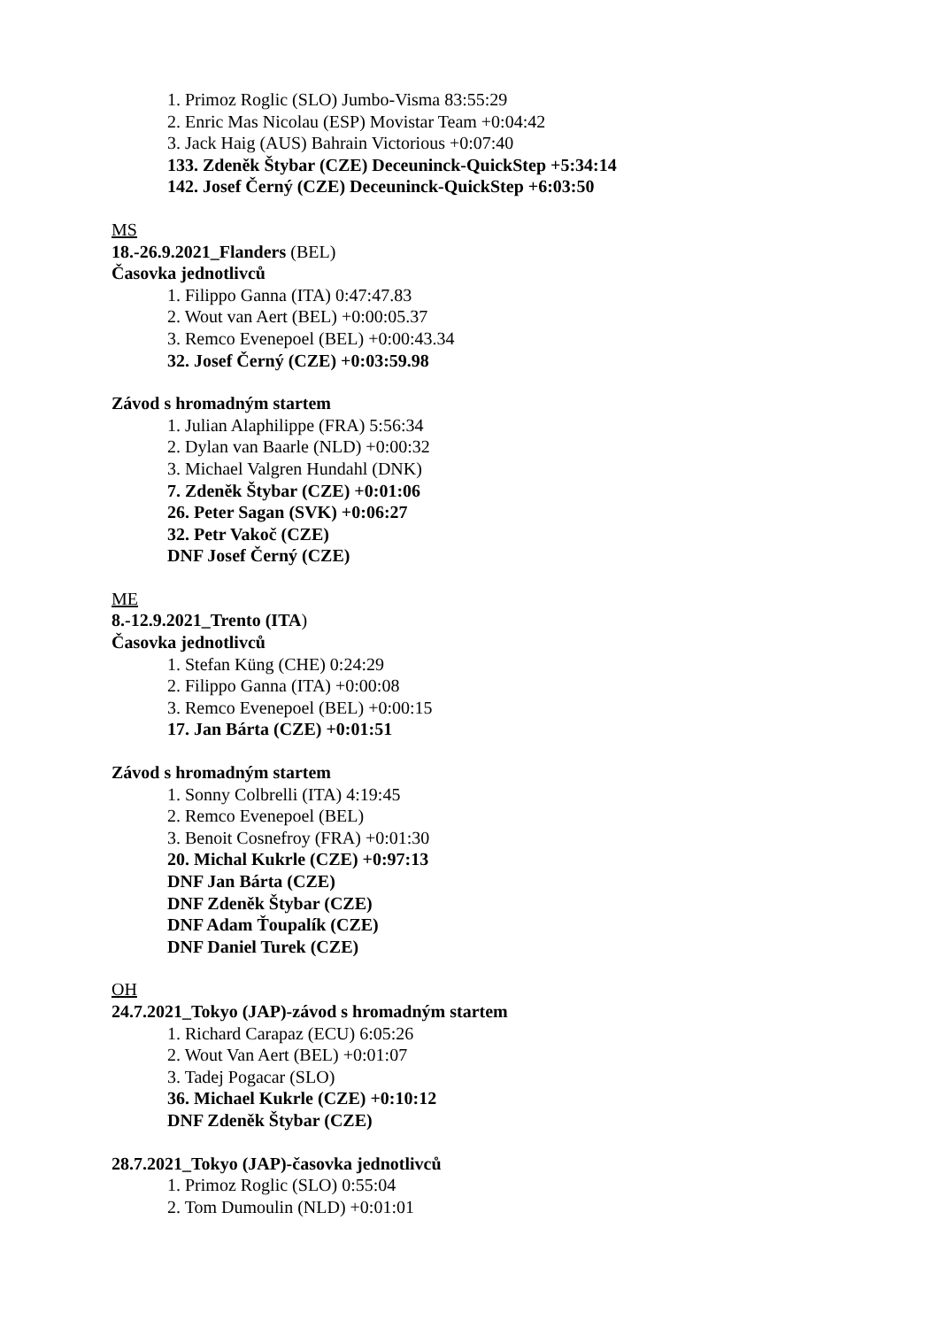1. Primoz Roglic (SLO) Jumbo-Visma 83:55:29
2. Enric Mas Nicolau (ESP) Movistar Team +0:04:42
3. Jack Haig (AUS) Bahrain Victorious +0:07:40
133. Zdeněk Štybar (CZE) Deceuninck-QuickStep +5:34:14
142. Josef Černý (CZE) Deceuninck-QuickStep +6:03:50
MS
18.-26.9.2021_Flanders (BEL)
Časovka jednotlivců
1. Filippo Ganna (ITA) 0:47:47.83
2. Wout van Aert (BEL) +0:00:05.37
3. Remco Evenepoel (BEL) +0:00:43.34
32. Josef Černý (CZE) +0:03:59.98
Závod s hromadným startem
1. Julian Alaphilippe (FRA) 5:56:34
2. Dylan van Baarle (NLD) +0:00:32
3. Michael Valgren Hundahl (DNK)
7. Zdeněk Štybar (CZE) +0:01:06
26. Peter Sagan (SVK) +0:06:27
32. Petr Vakoč (CZE)
DNF Josef Černý (CZE)
ME
8.-12.9.2021_Trento (ITA)
Časovka jednotlivců
1. Stefan Küng (CHE) 0:24:29
2. Filippo Ganna (ITA) +0:00:08
3. Remco Evenepoel (BEL) +0:00:15
17. Jan Bárta (CZE) +0:01:51
Závod s hromadným startem
1. Sonny Colbrelli (ITA) 4:19:45
2. Remco Evenepoel (BEL)
3. Benoit Cosnefroy (FRA) +0:01:30
20. Michal Kukrle (CZE) +0:97:13
DNF Jan Bárta (CZE)
DNF Zdeněk Štybar (CZE)
DNF Adam Ťoupalík (CZE)
DNF Daniel Turek (CZE)
OH
24.7.2021_Tokyo (JAP)-závod s hromadným startem
1. Richard Carapaz (ECU) 6:05:26
2. Wout Van Aert (BEL) +0:01:07
3. Tadej Pogacar (SLO)
36. Michael Kukrle (CZE) +0:10:12
DNF Zdeněk Štybar (CZE)
28.7.2021_Tokyo (JAP)-časovka jednotlivců
1. Primoz Roglic (SLO) 0:55:04
2. Tom Dumoulin (NLD) +0:01:01